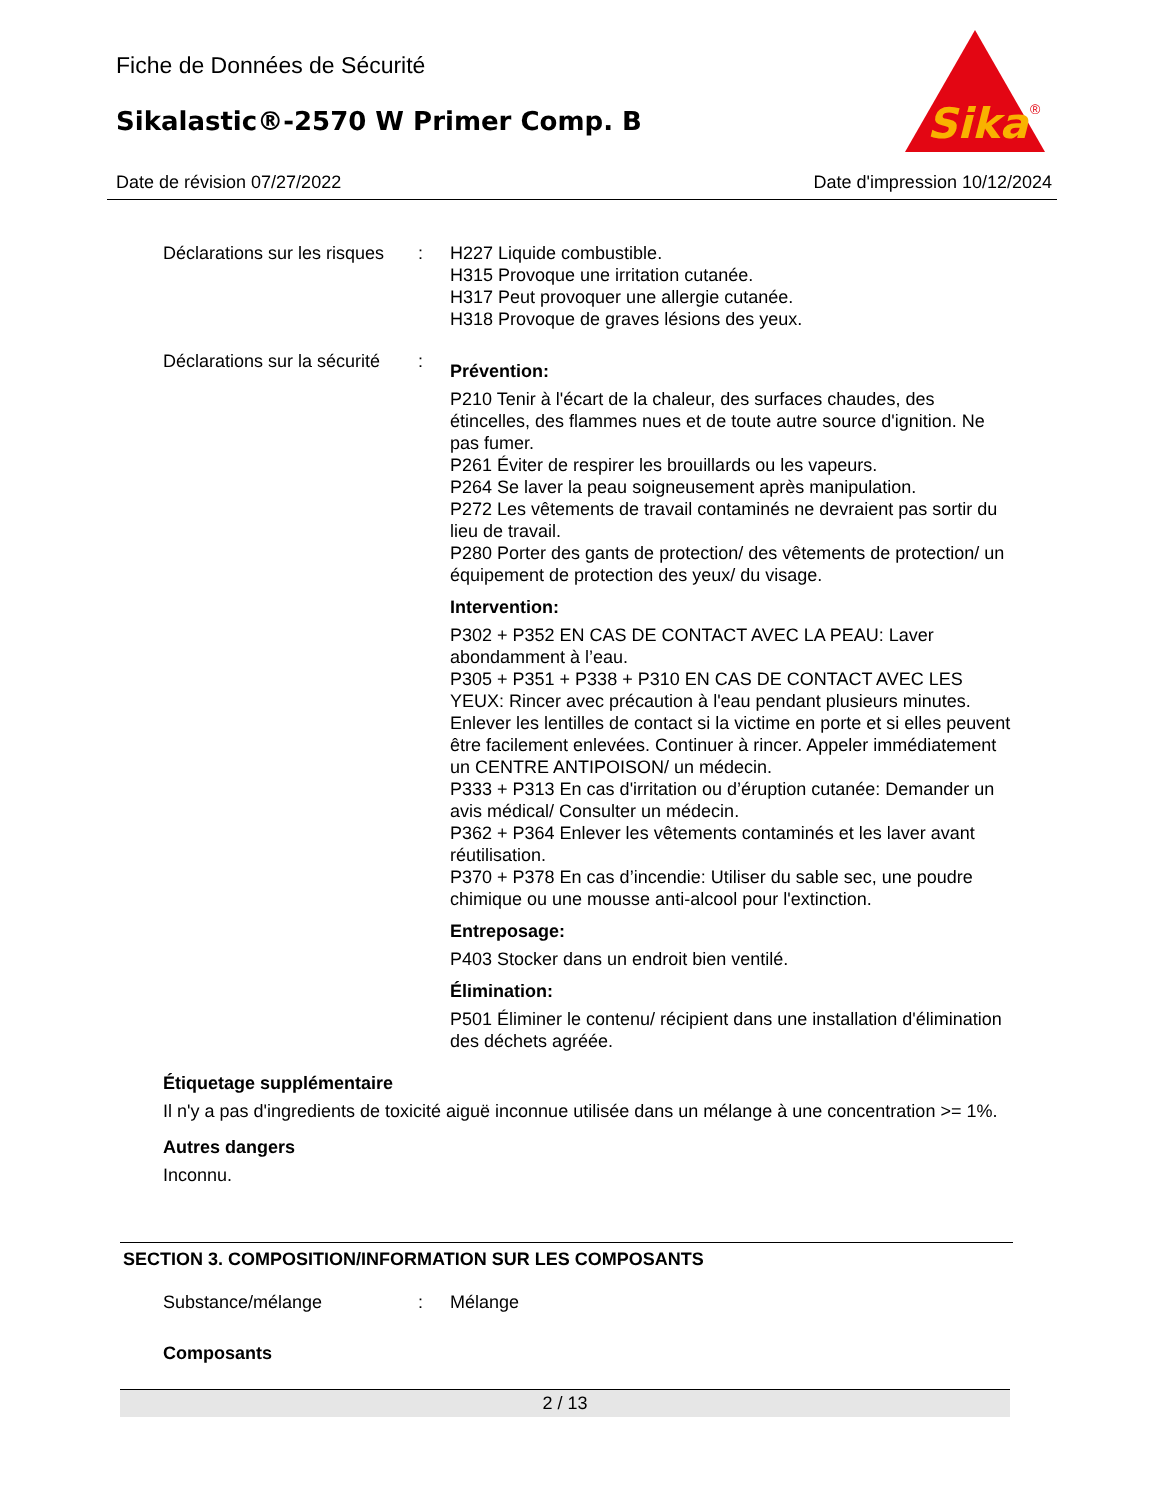Fiche de Données de Sécurité
Sikalastic®-2570 W Primer Comp. B
Sika
®
Date de révision 07/27/2022 Date d'impression 10/12/2024
Déclarations sur les risques
: H227 Liquide combustible.
H315 Provoque une irritation cutanée.
H317 Peut provoquer une allergie cutanée.
H318 Provoque de graves lésions des yeux.
Déclarations sur la sécurité
:
Prévention:
P210 Tenir à l'écart de la chaleur, des surfaces chaudes, des étincelles, des flammes nues et de toute autre source d'ignition. Ne pas fumer.
P261 Éviter de respirer les brouillards ou les vapeurs.
P264 Se laver la peau soigneusement après manipulation.
P272 Les vêtements de travail contaminés ne devraient pas sortir du lieu de travail.
P280 Porter des gants de protection/ des vêtements de protection/ un équipement de protection des yeux/ du visage.
Intervention:
P302 + P352 EN CAS DE CONTACT AVEC LA PEAU: Laver abondamment à l’eau.
P305 + P351 + P338 + P310 EN CAS DE CONTACT AVEC LES YEUX: Rincer avec précaution à l'eau pendant plusieurs minutes. Enlever les lentilles de contact si la victime en porte et si elles peuvent être facilement enlevées. Continuer à rincer. Appeler immédiatement un CENTRE ANTIPOISON/ un médecin.
P333 + P313 En cas d'irritation ou d’éruption cutanée: Demander un avis médical/ Consulter un médecin.
P362 + P364 Enlever les vêtements contaminés et les laver avant réutilisation.
P370 + P378 En cas d’incendie: Utiliser du sable sec, une poudre chimique ou une mousse anti-alcool pour l'extinction.
Entreposage:
P403 Stocker dans un endroit bien ventilé.
Élimination:
P501 Éliminer le contenu/ récipient dans une installation d'élimination des déchets agréée.
Étiquetage supplémentaire
Il n'y a pas d'ingredients de toxicité aiguë inconnue utilisée dans un mélange à une concentration >= 1%.
Autres dangers
Inconnu.
SECTION 3. COMPOSITION/INFORMATION SUR LES COMPOSANTS
Substance/mélange : Mélange
Composants
2 / 13